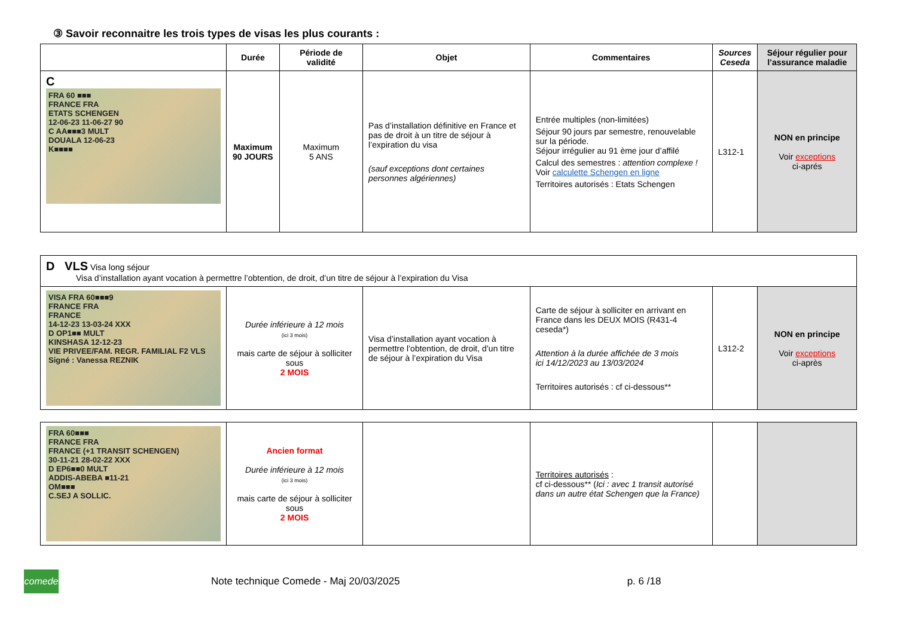③ Savoir reconnaitre les trois types de visas les plus courants :
| | Durée | Période de validité | Objet | Commentaires | Sources Ceseda | Séjour régulier pour l’assurance maladie |
| --- | --- | --- | --- | --- | --- | --- |
| C FRA 60 ■■■ FRANCE FRA ETATS SCHENGEN 12-06-23 11-06-27 90 C AA■■■3 MULT DOUALA 12-06-23 K■■■■ | Maximum 90 JOURS | Maximum 5 ANS | Pas d’installation définitive en France et pas de droit à un titre de séjour à l’expiration du visa (sauf exceptions dont certaines personnes algériennes) | Entrée multiples (non-limitées) Séjour 90 jours par semestre, renouvelable sur la période. Séjour irrégulier au 91 ème jour d’affilé Calcul des semestres : attention complexe ! Voir calculette Schengen en ligne Territoires autorisés : Etats Schengen | L312-1 | NON en principe Voir exceptions ci-aprés |
| D VLS Visa long séjour Visa d’installation ayant vocation à permettre l’obtention, de droit, d’un titre de séjour à l’expiration du Visa | | | | | |
| VISA FRA 60■■■9 FRANCE FRA FRANCE 14-12-23 13-03-24 XXX D OP1■■ MULT KINSHASA 12-12-23 VIE PRIVEE/FAM. REGR. FAMILIAL F2 VLS Signé : Vanessa REZNIK | Durée inférieure à 12 mois (ici 3 mois) mais carte de séjour à solliciter sous 2 MOIS | Visa d’installation ayant vocation à permettre l’obtention, de droit, d’un titre de séjour à l’expiration du Visa | Carte de séjour à solliciter en arrivant en France dans les DEUX MOIS (R431-4 ceseda*) Attention à la durée affichée de 3 mois ici 14/12/2023 au 13/03/2024 Territoires autorisés : cf ci-dessous** | L312-2 | NON en principe Voir exceptions ci-après |
| FRA 60■■■ FRANCE FRA FRANCE (+1 TRANSIT SCHENGEN) 30-11-21 28-02-22 XXX D EP6■■0 MULT ADDIS-ABEBA ■11-21 OM■■■ C.SEJ A SOLLIC. | Ancien format Durée inférieure à 12 mois (ici 3 mois) mais carte de séjour à solliciter sous 2 MOIS | | Territoires autorisés : cf ci-dessous** ( Ici : avec 1 transit autorisé dans un autre état Schengen que la France) | | |
comede
Note technique Comede - Maj 20/03/2025 p. 6 /18